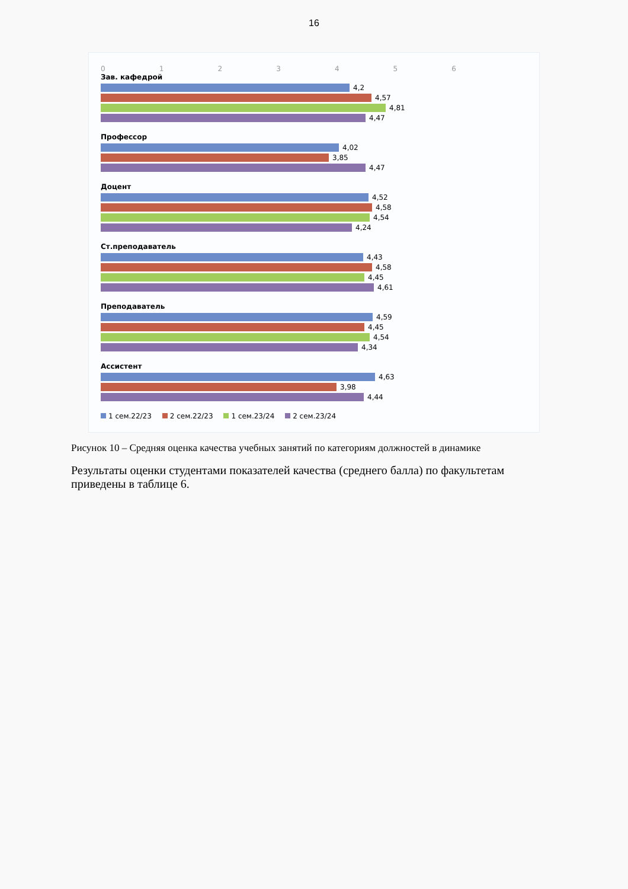16
0 1 2 3 4 5 6
Зав. кафедрой
4,2
4,57
4,81
4,47
Профессор
4,02
3,85
4,47
Доцент
4,52
4,58
4,54
4,24
Ст.преподаватель
4,43
4,58
4,45
4,61
Преподаватель
4,59
4,45
4,54
4,34
Ассистент
4,63
3,98
4,44
1 сем.22/23 2 сем.22/23 1 сем.23/24 2 сем.23/24
Рисунок 10 – Средняя оценка качества учебных занятий по категориям должностей в динамике
Результаты оценки студентами показателей качества (среднего балла) по факультетам приведены в таблице 6.